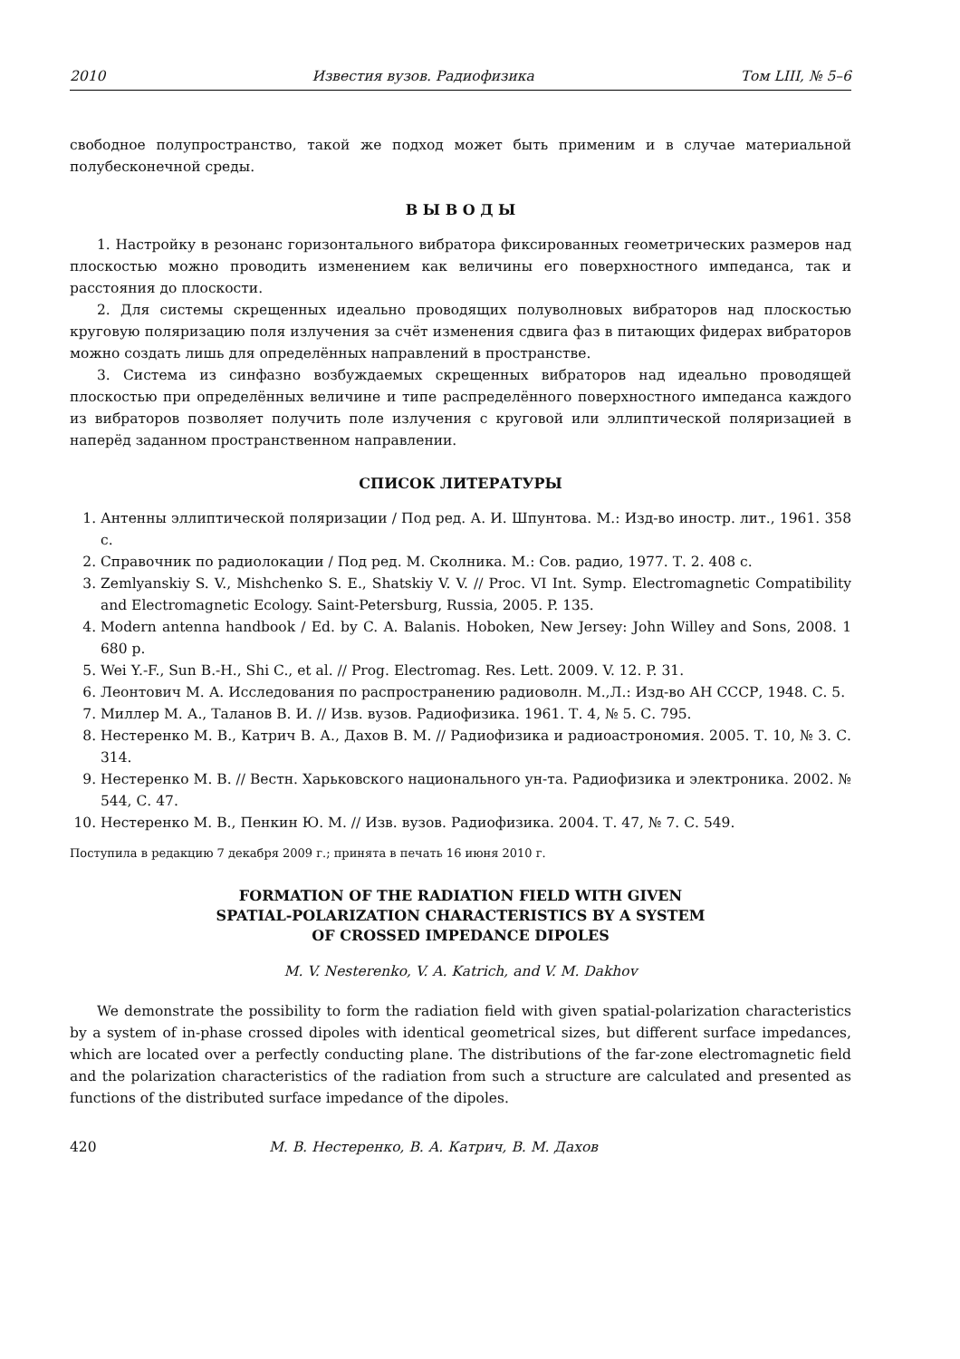2010 Известия вузов. Радиофизика Том LIII, № 5–6
свободное полупространство, такой же подход может быть применим и в случае материальной полубесконечной среды.
В Ы В О Д Ы
1. Настройку в резонанс горизонтального вибратора фиксированных геометрических размеров над плоскостью можно проводить изменением как величины его поверхностного импеданса, так и расстояния до плоскости.
2. Для системы скрещенных идеально проводящих полуволновых вибраторов над плоскостью круговую поляризацию поля излучения за счёт изменения сдвига фаз в питающих фидерах вибраторов можно создать лишь для определённых направлений в пространстве.
3. Система из синфазно возбуждаемых скрещенных вибраторов над идеально проводящей плоскостью при определённых величине и типе распределённого поверхностного импеданса каждого из вибраторов позволяет получить поле излучения с круговой или эллиптической поляризацией в наперёд заданном пространственном направлении.
СПИСОК ЛИТЕРАТУРЫ
1. Антенны эллиптической поляризации / Под ред. А. И. Шпунтова. М.: Изд-во иностр. лит., 1961. 358 с.
2. Справочник по радиолокации / Под ред. М. Сколника. М.: Сов. радио, 1977. Т. 2. 408 с.
3. Zemlyanskiy S. V., Mishchenko S. E., Shatskiy V. V. // Proc. VI Int. Symp. Electromagnetic Compatibility and Electromagnetic Ecology. Saint-Petersburg, Russia, 2005. P. 135.
4. Modern antenna handbook / Ed. by C. A. Balanis. Hoboken, New Jersey: John Willey and Sons, 2008. 1 680 p.
5. Wei Y.-F., Sun B.-H., Shi C., et al. // Prog. Electromag. Res. Lett. 2009. V. 12. P. 31.
6. Леонтович М. А. Исследования по распространению радиоволн. М.,Л.: Изд-во АН СССР, 1948. С. 5.
7. Миллер М. А., Таланов В. И. // Изв. вузов. Радиофизика. 1961. Т. 4, № 5. С. 795.
8. Нестеренко М. В., Катрич В. А., Дахов В. М. // Радиофизика и радиоастрономия. 2005. Т. 10, № 3. С. 314.
9. Нестеренко М. В. // Вестн. Харьковского национального ун-та. Радиофизика и электроника. 2002. № 544, С. 47.
10. Нестеренко М. В., Пенкин Ю. М. // Изв. вузов. Радиофизика. 2004. Т. 47, № 7. С. 549.
Поступила в редакцию 7 декабря 2009 г.; принята в печать 16 июня 2010 г.
FORMATION OF THE RADIATION FIELD WITH GIVEN
SPATIAL-POLARIZATION CHARACTERISTICS BY A SYSTEM
OF CROSSED IMPEDANCE DIPOLES
M. V. Nesterenko, V. A. Katrich, and V. M. Dakhov
We demonstrate the possibility to form the radiation field with given spatial-polarization characteristics by a system of in-phase crossed dipoles with identical geometrical sizes, but different surface impedances, which are located over a perfectly conducting plane. The distributions of the far-zone electromagnetic field and the polarization characteristics of the radiation from such a structure are calculated and presented as functions of the distributed surface impedance of the dipoles.
420 М. В. Нестеренко, В. А. Катрич, В. М. Дахов